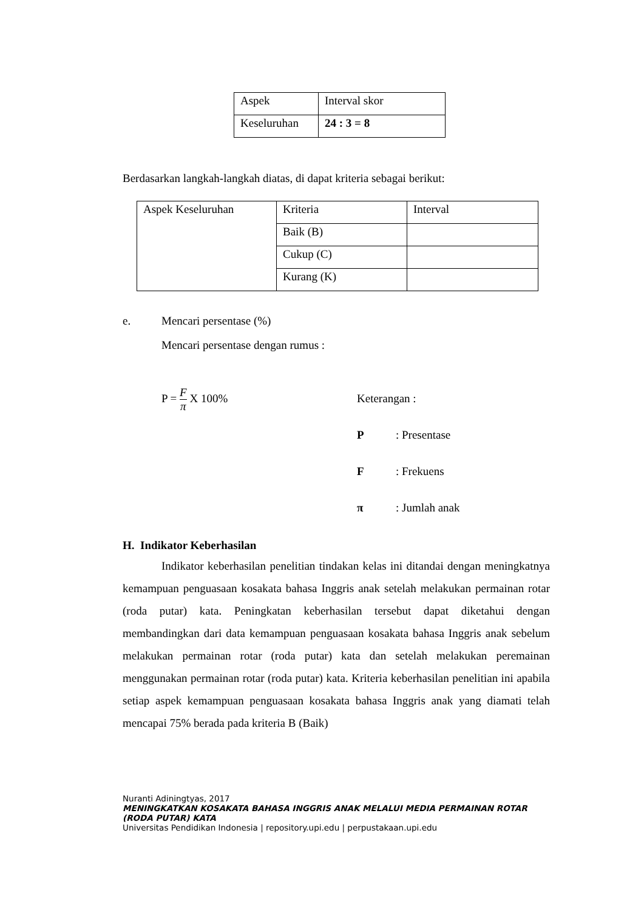| Aspek | Interval skor |
| Keseluruhan | 24 : 3 = 8 |
Berdasarkan langkah-langkah diatas, di dapat kriteria sebagai berikut:
| Aspek Keseluruhan | Kriteria | Interval |
| | Baik (B) | |
| | Cukup (C) | |
| | Kurang (K) | |
e. Mencari persentase (%)
Mencari persentase dengan rumus :
P = F π X 100%
Keterangan :
P: Presentase
F: Frekuens
π: Jumlah anak
H. Indikator Keberhasilan
Indikator keberhasilan penelitian tindakan kelas ini ditandai dengan meningkatnya kemampuan penguasaan kosakata bahasa Inggris anak setelah melakukan permainan rotar (roda putar) kata. Peningkatan keberhasilan tersebut dapat diketahui dengan membandingkan dari data kemampuan penguasaan kosakata bahasa Inggris anak sebelum melakukan permainan rotar (roda putar) kata dan setelah melakukan peremainan menggunakan permainan rotar (roda putar) kata. Kriteria keberhasilan penelitian ini apabila setiap aspek kemampuan penguasaan kosakata bahasa Inggris anak yang diamati telah mencapai 75% berada pada kriteria B (Baik)
Nuranti Adiningtyas, 2017
MENINGKATKAN KOSAKATA BAHASA INGGRIS ANAK MELALUI MEDIA PERMAINAN ROTAR (RODA PUTAR) KATA
Universitas Pendidikan Indonesia | repository.upi.edu | perpustakaan.upi.edu